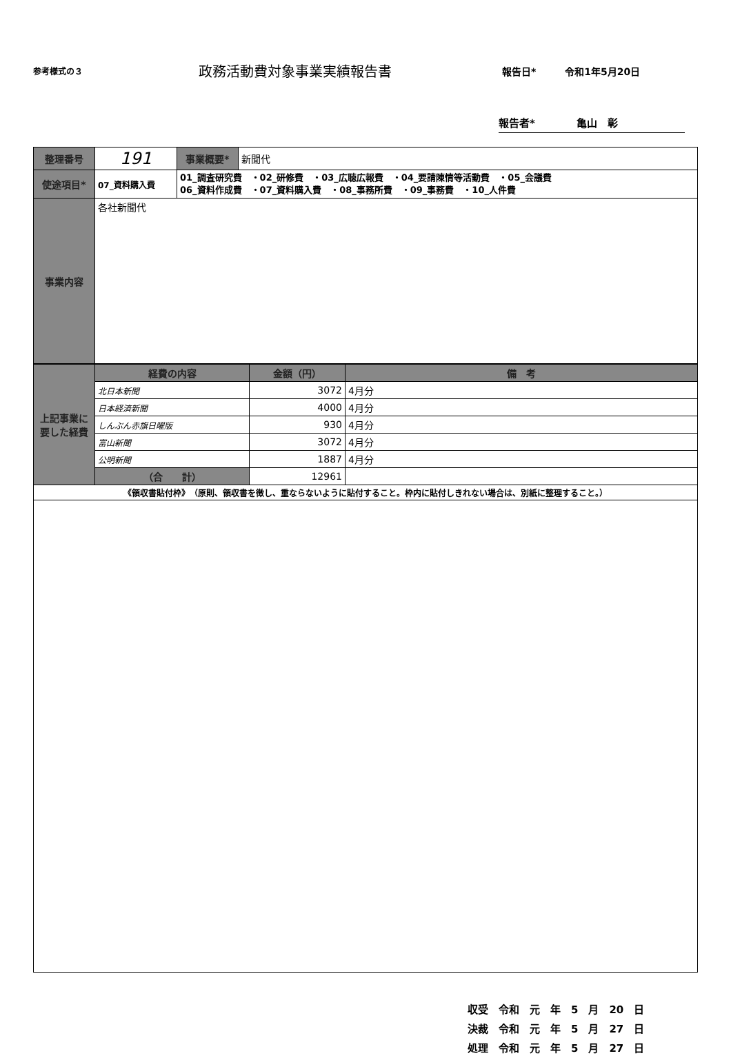参考様式の３
政務活動費対象事業実績報告書
報告日*　　　令和1年5月20日
報告者*　　　　亀山　彰
| 整理番号 | 191 | 事業概要* | 新聞代 |
| 使途項目* | 07_資料購入費 | 01_調査研究費 ・02_研修費 ・03_広聴広報費 ・04_要請陳情等活動費 ・05_会議費 06_資料作成費 ・07_資料購入費 ・08_事務所費 ・09_事務費 ・10_人件費 | |
| 事業内容 | 各社新聞代 | | |
| 上記事業に要した経費 | 経費の内容 | 金額（円） | 備 考 |
| | 北日本新聞 | 3072 | 4月分 |
| | 日本経済新聞 | 4000 | 4月分 |
| | しんぶん赤旗日曜版 | 930 | 4月分 |
| | 富山新聞 | 3072 | 4月分 |
| | 公明新聞 | 1887 | 4月分 |
| | （合 計） | 12961 | |
| 《領収書貼付枠》 （原則、領収書を徴し、重ならないように貼付すること。枠内に貼付しきれない場合は、別紙に整理すること。） | | | |
収受　令和　元　年　5　月　20　日
決裁　令和　元　年　5　月　27　日
処理　令和　元　年　5　月　27　日